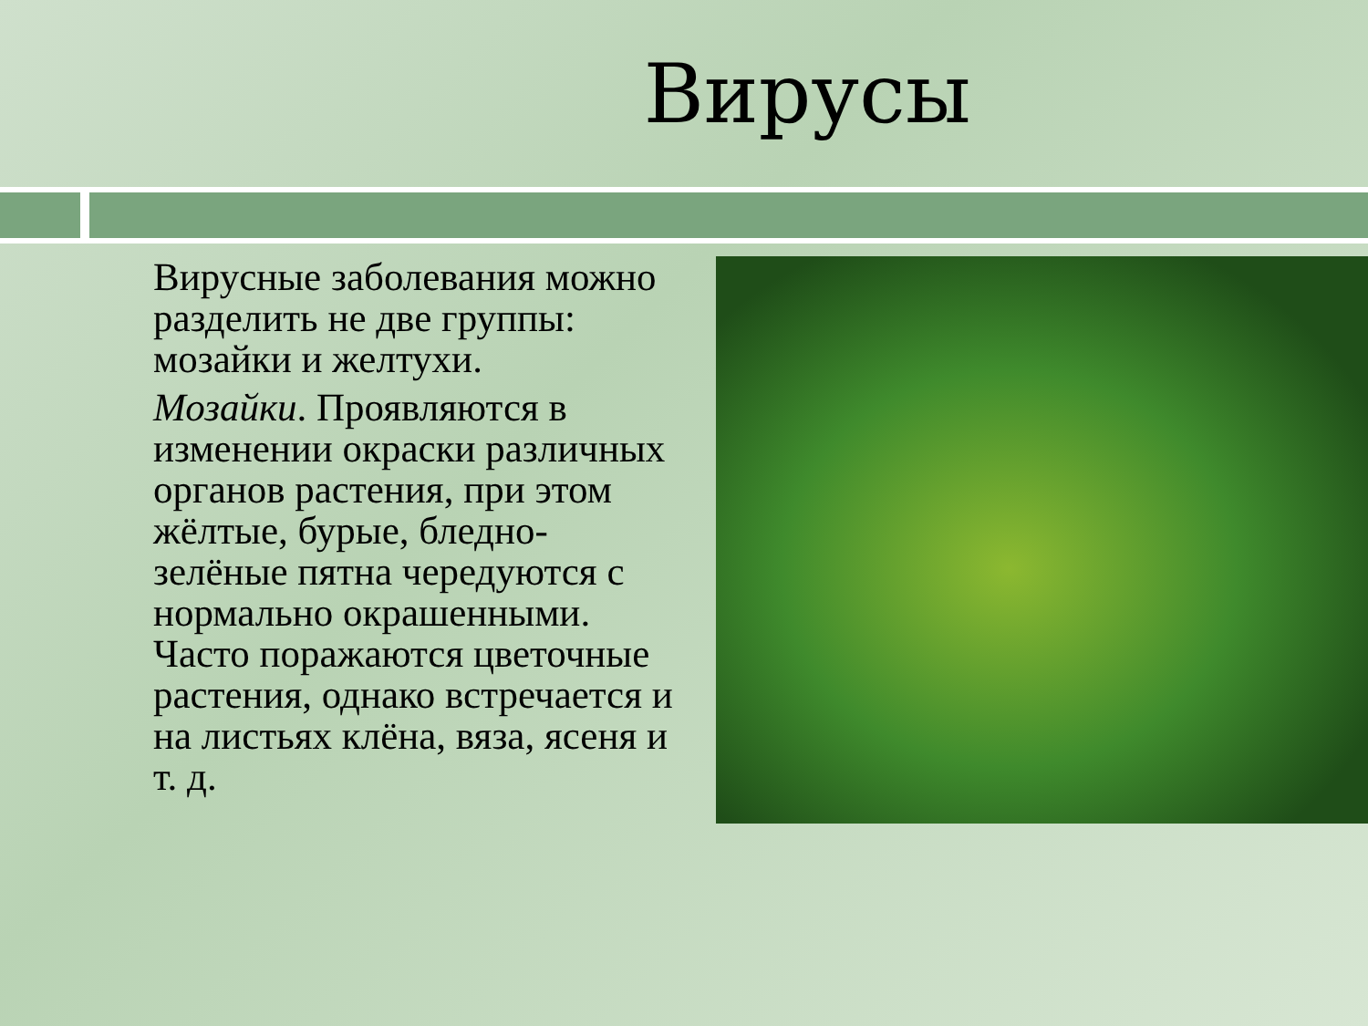Вирусы
Вирусные заболевания можно разделить не две группы: мозайки и желтухи.
Мозайки. Проявляются в изменении окраски различных органов растения, при этом жёлтые, бурые, бледно-зелёные пятна чередуются с нормально окрашенными. Часто поражаются цветочные растения, однако встречается и на листьях клёна, вяза, ясеня и т. д.